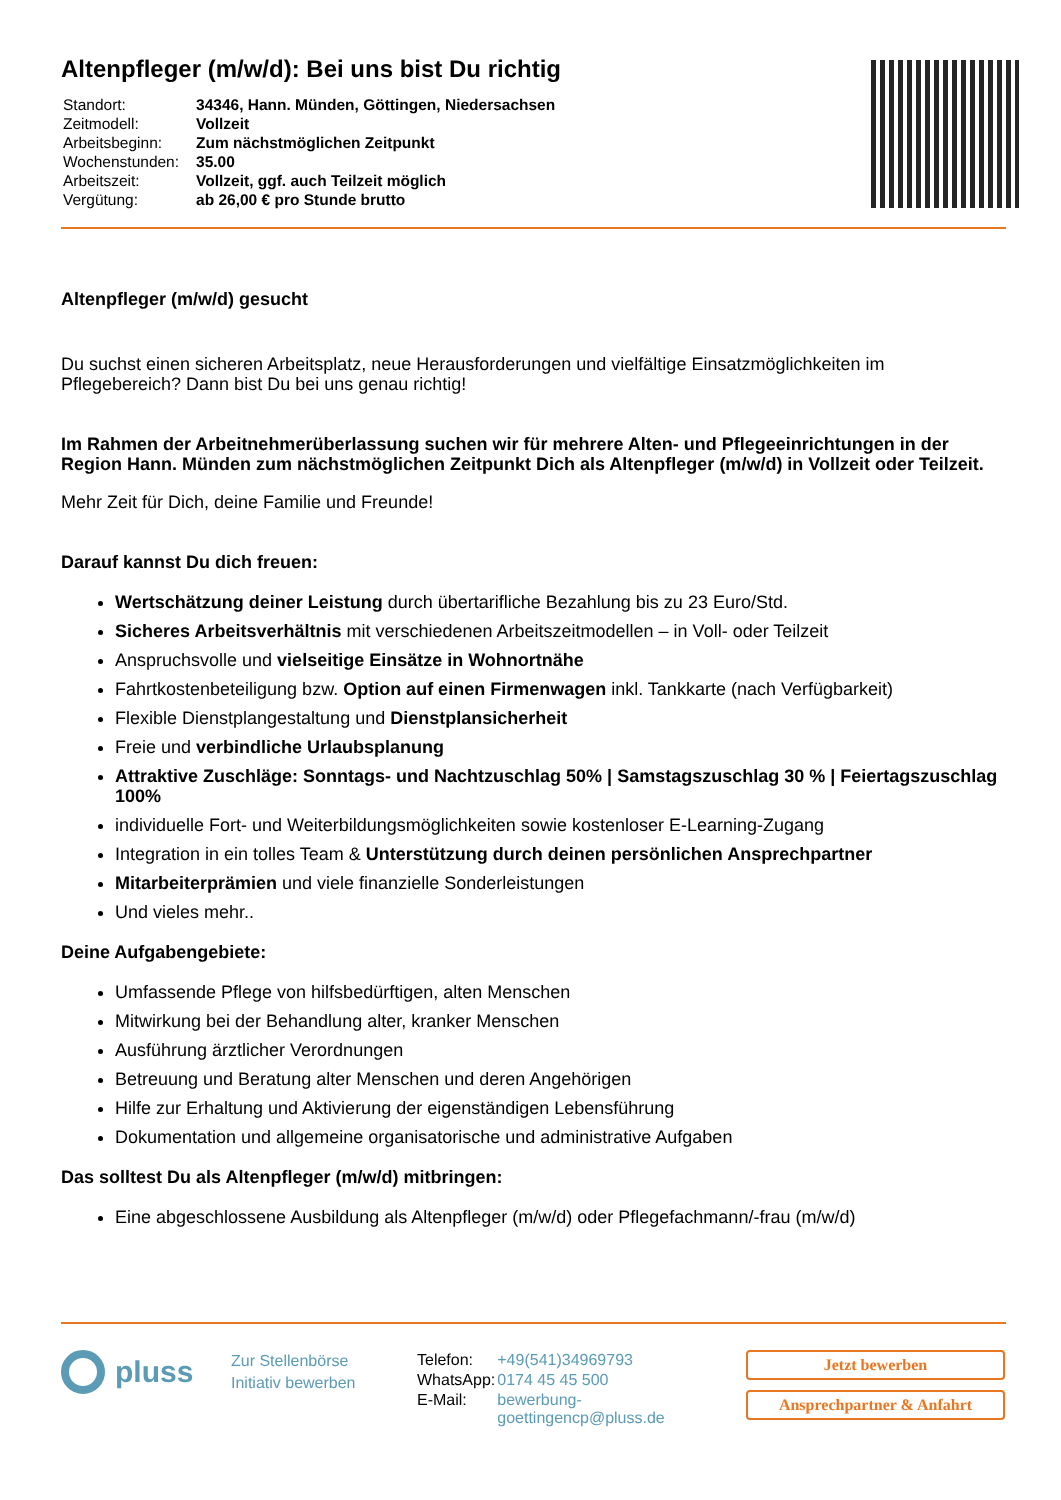Altenpfleger (m/w/d): Bei uns bist Du richtig
| Standort: | 34346, Hann. Münden, Göttingen, Niedersachsen |
| Zeitmodell: | Vollzeit |
| Arbeitsbeginn: | Zum nächstmöglichen Zeitpunkt |
| Wochenstunden: | 35.00 |
| Arbeitszeit: | Vollzeit, ggf. auch Teilzeit möglich |
| Vergütung: | ab 26,00 € pro Stunde brutto |
Altenpfleger (m/w/d) gesucht
Du suchst einen sicheren Arbeitsplatz, neue Herausforderungen und vielfältige Einsatzmöglichkeiten im Pflegebereich? Dann bist Du bei uns genau richtig!
Im Rahmen der Arbeitnehmerüberlassung suchen wir für mehrere Alten- und Pflegeeinrichtungen in der Region Hann. Münden zum nächstmöglichen Zeitpunkt Dich als Altenpfleger (m/w/d) in Vollzeit oder Teilzeit.
Mehr Zeit für Dich, deine Familie und Freunde!
Darauf kannst Du dich freuen:
Wertschätzung deiner Leistung durch übertarifliche Bezahlung bis zu 23 Euro/Std.
Sicheres Arbeitsverhältnis mit verschiedenen Arbeitszeitmodellen – in Voll- oder Teilzeit
Anspruchsvolle und vielseitige Einsätze in Wohnortnähe
Fahrtkostenbeteiligung bzw. Option auf einen Firmenwagen inkl. Tankkarte (nach Verfügbarkeit)
Flexible Dienstplangestaltung und Dienstplansicherheit
Freie und verbindliche Urlaubsplanung
Attraktive Zuschläge: Sonntags- und Nachtzuschlag 50% | Samstagszuschlag 30 % | Feiertagszuschlag 100%
individuelle Fort- und Weiterbildungsmöglichkeiten sowie kostenloser E-Learning-Zugang
Integration in ein tolles Team & Unterstützung durch deinen persönlichen Ansprechpartner
Mitarbeiterprämien und viele finanzielle Sonderleistungen
Und vieles mehr..
Deine Aufgabengebiete:
Umfassende Pflege von hilfsbedürftigen, alten Menschen
Mitwirkung bei der Behandlung alter, kranker Menschen
Ausführung ärztlicher Verordnungen
Betreuung und Beratung alter Menschen und deren Angehörigen
Hilfe zur Erhaltung und Aktivierung der eigenständigen Lebensführung
Dokumentation und allgemeine organisatorische und administrative Aufgaben
Das solltest Du als Altenpfleger (m/w/d) mitbringen:
Eine abgeschlossene Ausbildung als Altenpfleger (m/w/d) oder Pflegefachmann/-frau (m/w/d)
pluss
Zur Stellenbörse
Initiativ bewerben
| Telefon: | +49(541)34969793 |
| WhatsApp: | 0174 45 45 500 |
| E-Mail: | bewerbung-goettingencp@pluss.de |
Jetzt bewerben
Ansprechpartner & Anfahrt